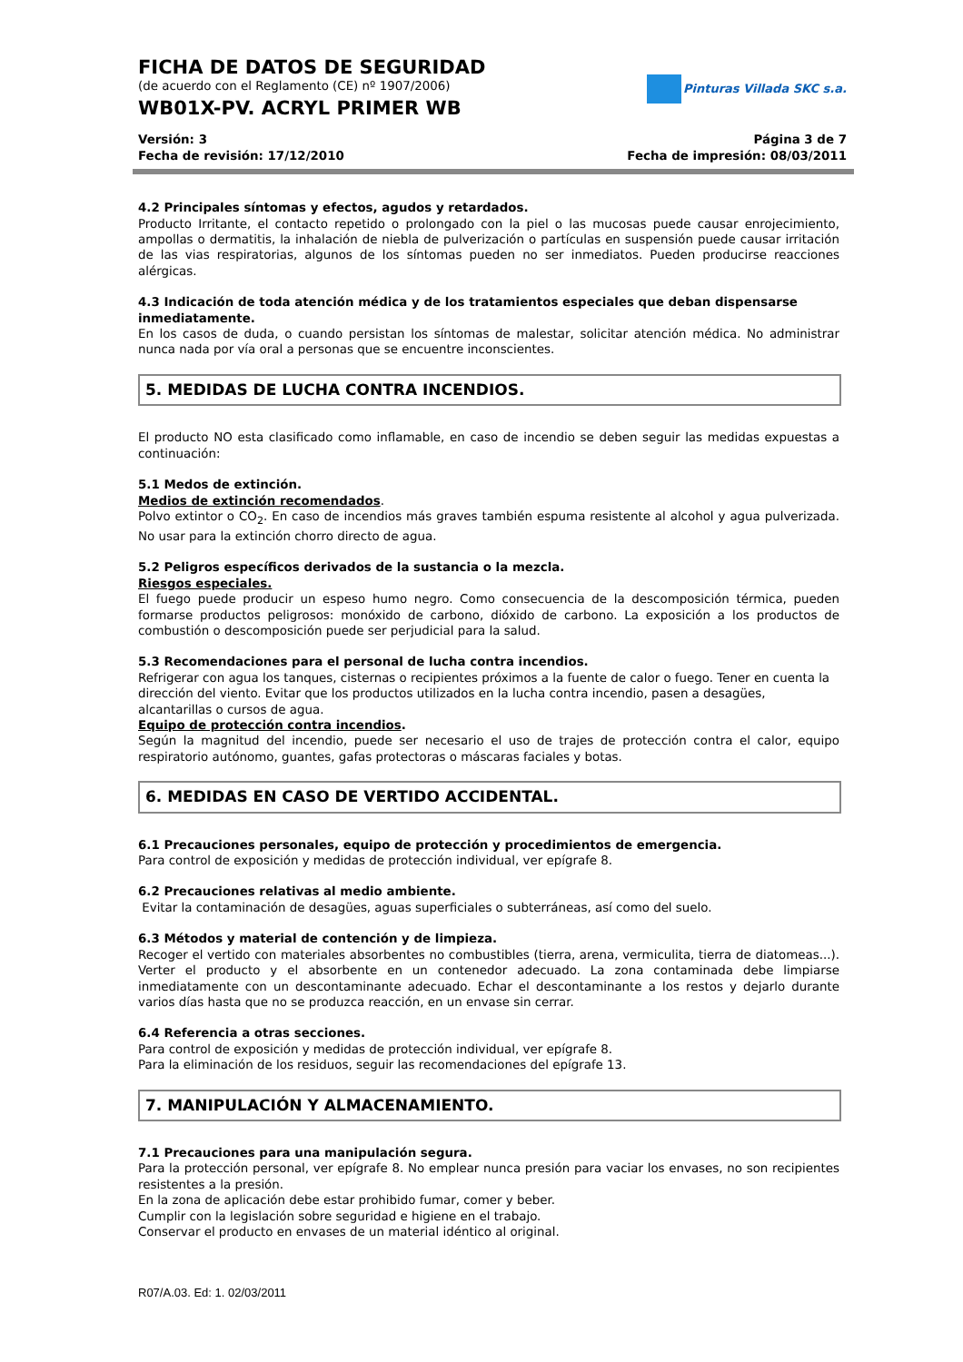FICHA DE DATOS DE SEGURIDAD
(de acuerdo con el Reglamento (CE) nº 1907/2006)
WB01X-PV. ACRYL PRIMER WB
Pinturas Villada SKC s.a.
Versión: 3
Fecha de revisión: 17/12/2010
Página 3 de 7
Fecha de impresión: 08/03/2011
4.2 Principales síntomas y efectos, agudos y retardados.
Producto Irritante, el contacto repetido o prolongado con la piel o las mucosas puede causar enrojecimiento, ampollas o dermatitis, la inhalación de niebla de pulverización o partículas en suspensión puede causar irritación de las vias respiratorias, algunos de los síntomas pueden no ser inmediatos. Pueden producirse reacciones alérgicas.
4.3 Indicación de toda atención médica y de los tratamientos especiales que deban dispensarse inmediatamente.
En los casos de duda, o cuando persistan los síntomas de malestar, solicitar atención médica. No administrar nunca nada por vía oral a personas que se encuentre inconscientes.
5. MEDIDAS DE LUCHA CONTRA INCENDIOS.
El producto NO esta clasificado como inflamable, en caso de incendio se deben seguir las medidas expuestas a continuación:
5.1 Medos de extinción.
Medios de extinción recomendados.
Polvo extintor o CO<sub>2</sub>. En caso de incendios más graves también espuma resistente al alcohol y agua pulverizada. No usar para la extinción chorro directo de agua.
5.2 Peligros específicos derivados de la sustancia o la mezcla.
Riesgos especiales.
El fuego puede producir un espeso humo negro. Como consecuencia de la descomposición térmica, pueden formarse productos peligrosos: monóxido de carbono, dióxido de carbono. La exposición a los productos de combustión o descomposición puede ser perjudicial para la salud.
5.3 Recomendaciones para el personal de lucha contra incendios.
Refrigerar con agua los tanques, cisternas o recipientes próximos a la fuente de calor o fuego. Tener en cuenta la dirección del viento. Evitar que los productos utilizados en la lucha contra incendio, pasen a desagües, alcantarillas o cursos de agua.
Equipo de protección contra incendios.
Según la magnitud del incendio, puede ser necesario el uso de trajes de protección contra el calor, equipo respiratorio autónomo, guantes, gafas protectoras o máscaras faciales y botas.
6. MEDIDAS EN CASO DE VERTIDO ACCIDENTAL.
6.1 Precauciones personales, equipo de protección y procedimientos de emergencia.
Para control de exposición y medidas de protección individual, ver epígrafe 8.
6.2 Precauciones relativas al medio ambiente.
Evitar la contaminación de desagües, aguas superficiales o subterráneas, así como del suelo.
6.3 Métodos y material de contención y de limpieza.
Recoger el vertido con materiales absorbentes no combustibles (tierra, arena, vermiculita, tierra de diatomeas...). Verter el producto y el absorbente en un contenedor adecuado. La zona contaminada debe limpiarse inmediatamente con un descontaminante adecuado. Echar el descontaminante a los restos y dejarlo durante varios días hasta que no se produzca reacción, en un envase sin cerrar.
6.4 Referencia a otras secciones.
Para control de exposición y medidas de protección individual, ver epígrafe 8.
Para la eliminación de los residuos, seguir las recomendaciones del epígrafe 13.
7. MANIPULACIÓN Y ALMACENAMIENTO.
7.1 Precauciones para una manipulación segura.
Para la protección personal, ver epígrafe 8. No emplear nunca presión para vaciar los envases, no son recipientes resistentes a la presión.
En la zona de aplicación debe estar prohibido fumar, comer y beber.
Cumplir con la legislación sobre seguridad e higiene en el trabajo.
Conservar el producto en envases de un material idéntico al original.
R07/A.03. Ed: 1. 02/03/2011